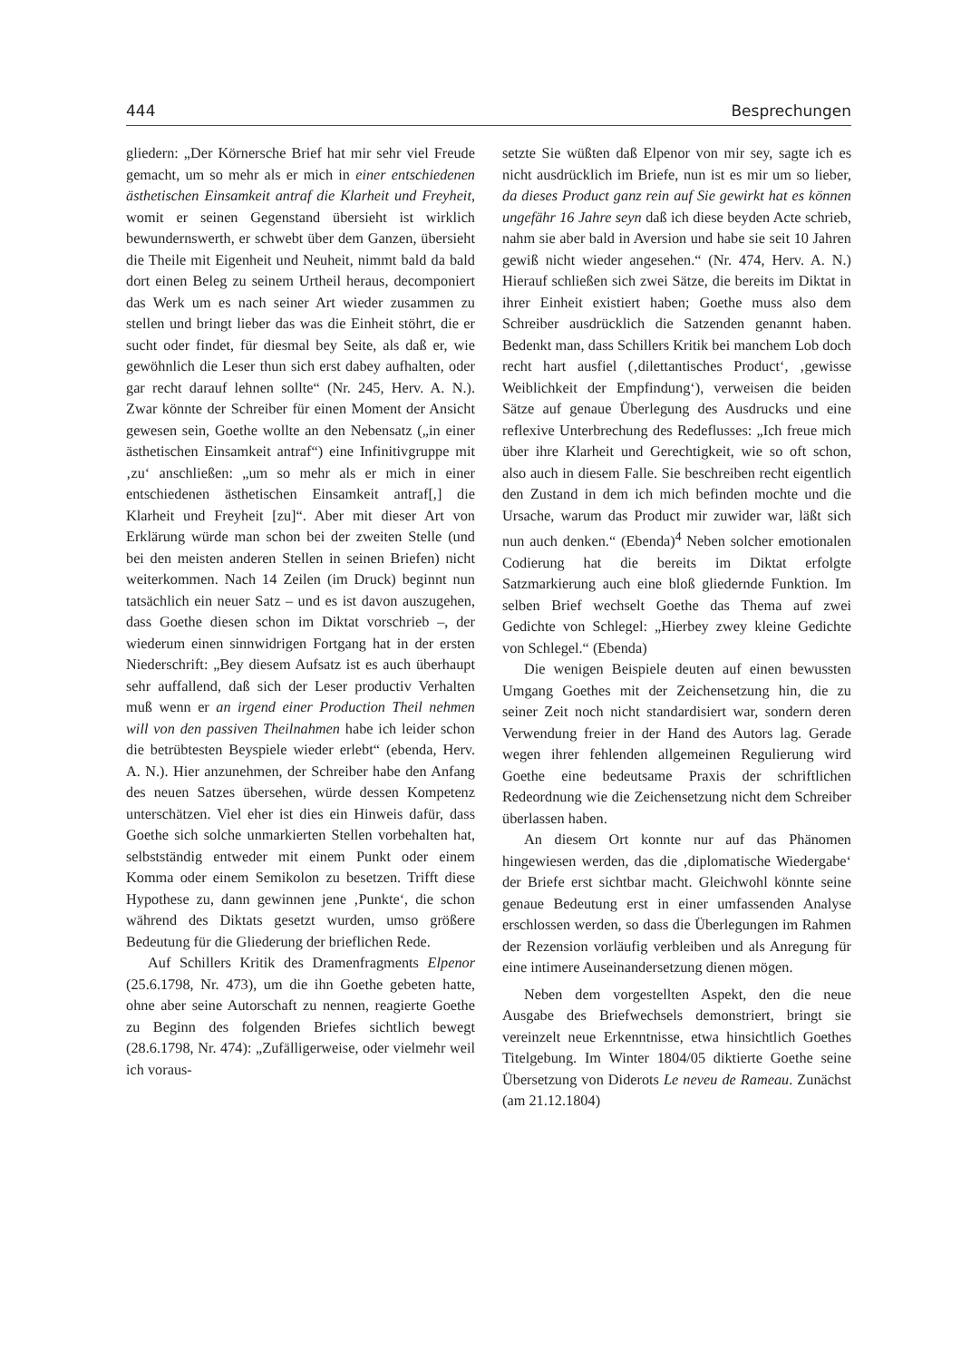444 Besprechungen
gliedern: „Der Körnersche Brief hat mir sehr viel Freude gemacht, um so mehr als er mich in einer entschiedenen ästhetischen Einsamkeit antraf die Klarheit und Freyheit, womit er seinen Gegenstand übersieht ist wirklich bewundernswerth, er schwebt über dem Ganzen, übersieht die Theile mit Eigenheit und Neuheit, nimmt bald da bald dort einen Beleg zu seinem Urtheil heraus, decomponiert das Werk um es nach seiner Art wieder zusammen zu stellen und bringt lieber das was die Einheit stöhrt, die er sucht oder findet, für diesmal bey Seite, als daß er, wie gewöhnlich die Leser thun sich erst dabey aufhalten, oder gar recht darauf lehnen sollte“ (Nr. 245, Herv. A. N.). Zwar könnte der Schreiber für einen Moment der Ansicht gewesen sein, Goethe wollte an den Nebensatz („in einer ästhetischen Einsamkeit antraf“) eine Infinitivgruppe mit ‚zu‘ anschließen: „um so mehr als er mich in einer entschiedenen ästhetischen Einsamkeit antraf[,] die Klarheit und Freyheit [zu]“. Aber mit dieser Art von Erklärung würde man schon bei der zweiten Stelle (und bei den meisten anderen Stellen in seinen Briefen) nicht weiterkommen. Nach 14 Zeilen (im Druck) beginnt nun tatsächlich ein neuer Satz – und es ist davon auszugehen, dass Goethe diesen schon im Diktat vorschrieb –, der wiederum einen sinnwidrigen Fortgang hat in der ersten Niederschrift: „Bey diesem Aufsatz ist es auch überhaupt sehr auffallend, daß sich der Leser productiv Verhalten muß wenn er an irgend einer Production Theil nehmen will von den passiven Theilnahmen habe ich leider schon die betrübtesten Beyspiele wieder erlebt“ (ebenda, Herv. A. N.). Hier anzunehmen, der Schreiber habe den Anfang des neuen Satzes übersehen, würde dessen Kompetenz unterschätzen. Viel eher ist dies ein Hinweis dafür, dass Goethe sich solche unmarkierten Stellen vorbehalten hat, selbstständig entweder mit einem Punkt oder einem Komma oder einem Semikolon zu besetzen. Trifft diese Hypothese zu, dann gewinnen jene ‚Punkte‘, die schon während des Diktats gesetzt wurden, umso größere Bedeutung für die Gliederung der brieflichen Rede.
Auf Schillers Kritik des Dramenfragments Elpenor (25.6.1798, Nr. 473), um die ihn Goethe gebeten hatte, ohne aber seine Autorschaft zu nennen, reagierte Goethe zu Beginn des folgenden Briefes sichtlich bewegt (28.6.1798, Nr. 474): „Zufälligerweise, oder vielmehr weil ich voraus-
setzte Sie wüßten daß Elpenor von mir sey, sagte ich es nicht ausdrücklich im Briefe, nun ist es mir um so lieber, da dieses Product ganz rein auf Sie gewirkt hat es können ungefähr 16 Jahre seyn daß ich diese beyden Acte schrieb, nahm sie aber bald in Aversion und habe sie seit 10 Jahren gewiß nicht wieder angesehen.“ (Nr. 474, Herv. A. N.) Hierauf schließen sich zwei Sätze, die bereits im Diktat in ihrer Einheit existiert haben; Goethe muss also dem Schreiber ausdrücklich die Satzenden genannt haben. Bedenkt man, dass Schillers Kritik bei manchem Lob doch recht hart ausfiel (‚dilettantisches Product‘, ‚gewisse Weiblichkeit der Empfindung‘), verweisen die beiden Sätze auf genaue Überlegung des Ausdrucks und eine reflexive Unterbrechung des Redeflusses: „Ich freue mich über ihre Klarheit und Gerechtigkeit, wie so oft schon, also auch in diesem Falle. Sie beschreiben recht eigentlich den Zustand in dem ich mich befinden mochte und die Ursache, warum das Product mir zuwider war, läßt sich nun auch denken.“ (Ebenda)<sup>4</sup> Neben solcher emotionalen Codierung hat die bereits im Diktat erfolgte Satzmarkierung auch eine bloß gliedernde Funktion. Im selben Brief wechselt Goethe das Thema auf zwei Gedichte von Schlegel: „Hierbey zwey kleine Gedichte von Schlegel.“ (Ebenda)
Die wenigen Beispiele deuten auf einen bewussten Umgang Goethes mit der Zeichensetzung hin, die zu seiner Zeit noch nicht standardisiert war, sondern deren Verwendung freier in der Hand des Autors lag. Gerade wegen ihrer fehlenden allgemeinen Regulierung wird Goethe eine bedeutsame Praxis der schriftlichen Redeordnung wie die Zeichensetzung nicht dem Schreiber überlassen haben.
An diesem Ort konnte nur auf das Phänomen hingewiesen werden, das die ‚diplomatische Wiedergabe‘ der Briefe erst sichtbar macht. Gleichwohl könnte seine genaue Bedeutung erst in einer umfassenden Analyse erschlossen werden, so dass die Überlegungen im Rahmen der Rezension vorläufig verbleiben und als Anregung für eine intimere Auseinandersetzung dienen mögen.
Neben dem vorgestellten Aspekt, den die neue Ausgabe des Briefwechsels demonstriert, bringt sie vereinzelt neue Erkenntnisse, etwa hinsichtlich Goethes Titelgebung. Im Winter 1804/05 diktierte Goethe seine Übersetzung von Diderots Le neveu de Rameau. Zunächst (am 21.12.1804)